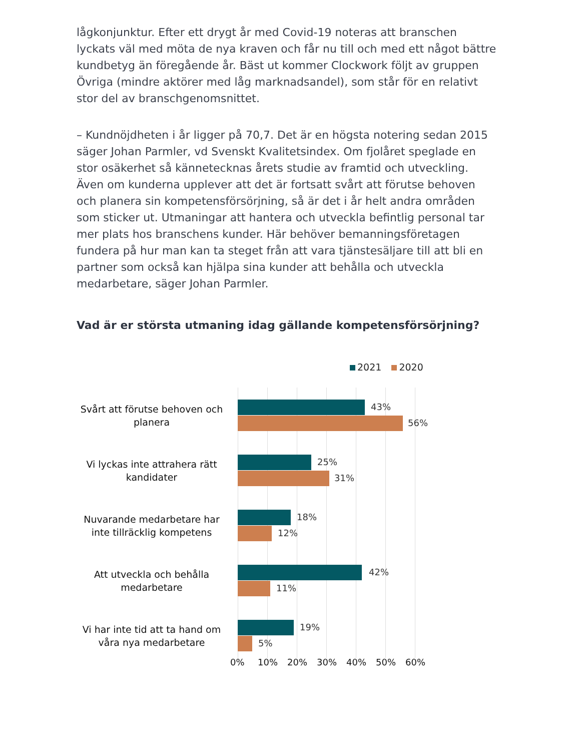lågkonjunktur. Efter ett drygt år med Covid-19 noteras att branschen lyckats väl med möta de nya kraven och får nu till och med ett något bättre kundbetyg än föregående år. Bäst ut kommer Clockwork följt av gruppen Övriga (mindre aktörer med låg marknadsandel), som står för en relativt stor del av branschgenomsnittet.
– Kundnöjdheten i år ligger på 70,7. Det är en högsta notering sedan 2015 säger Johan Parmler, vd Svenskt Kvalitetsindex. Om fjolåret speglade en stor osäkerhet så kännetecknas årets studie av framtid och utveckling. Även om kunderna upplever att det är fortsatt svårt att förutse behoven och planera sin kompetensförsörjning, så är det i år helt andra områden som sticker ut. Utmaningar att hantera och utveckla befintlig personal tar mer plats hos branschens kunder. Här behöver bemanningsföretagen fundera på hur man kan ta steget från att vara tjänstesäljare till att bli en partner som också kan hjälpa sina kunder att behålla och utveckla medarbetare, säger Johan Parmler.
Vad är er största utmaning idag gällande kompetensförsörjning?
2021 2020
Svårt att förutse behoven och planera
43%
56%
Vi lyckas inte attrahera rätt kandidater
25%
31%
Nuvarande medarbetare har inte tillräcklig kompetens
18%
12%
Att utveckla och behålla medarbetare
42%
11%
Vi har inte tid att ta hand om våra nya medarbetare
19%
5%
0% 10% 20% 30% 40% 50% 60%